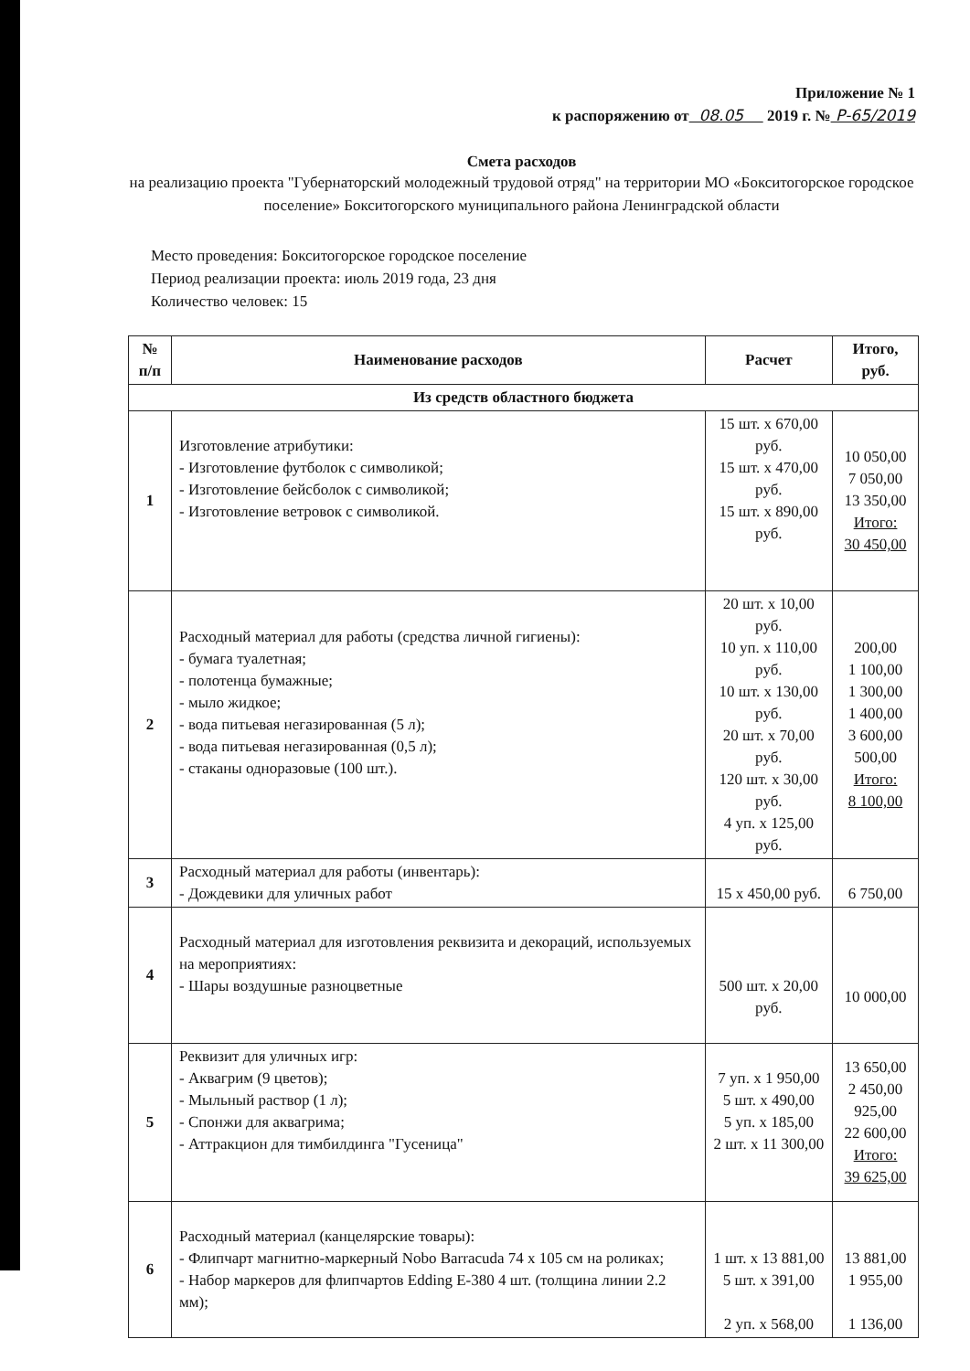Приложение № 1
к распоряжению от 08.05 2019 г. № Р-65/2019
Смета расходов
на реализацию проекта "Губернаторский молодежный трудовой отряд" на территории МО «Бокситогорское городское поселение» Бокситогорского муниципального района Ленинградской области
Место проведения: Бокситогорское городское поселение
Период реализации проекта: июль 2019 года, 23 дня
Количество человек: 15
| № п/п | Наименование расходов | Расчет | Итого, руб. |
| --- | --- | --- | --- |
| Из средств областного бюджета | | | |
| 1 | Изготовление атрибутики: - Изготовление футболок с символикой; - Изготовление бейсболок с символикой; - Изготовление ветровок с символикой. | 15 шт. x 670,00 руб. 15 шт. x 470,00 руб. 15 шт. x 890,00 руб. | 10 050,00 7 050,00 13 350,00 Итого: 30 450,00 |
| 2 | Расходный материал для работы (средства личной гигиены): - бумага туалетная; - полотенца бумажные; - мыло жидкое; - вода питьевая негазированная (5 л); - вода питьевая негазированная (0,5 л); - стаканы одноразовые (100 шт.). | 20 шт. x 10,00 руб. 10 уп. x 110,00 руб. 10 шт. x 130,00 руб. 20 шт. x 70,00 руб. 120 шт. x 30,00 руб. 4 уп. x 125,00 руб. | 200,00 1 100,00 1 300,00 1 400,00 3 600,00 500,00 Итого: 8 100,00 |
| 3 | Расходный материал для работы (инвентарь): - Дождевики для уличных работ | 15 x 450,00 руб. | 6 750,00 |
| 4 | Расходный материал для изготовления реквизита и декораций, используемых на мероприятиях: - Шары воздушные разноцветные | 500 шт. x 20,00 руб. | 10 000,00 |
| 5 | Реквизит для уличных игр: - Аквагрим (9 цветов); - Мыльный раствор (1 л); - Спонжи для аквагрима; - Аттракцион для тимбилдинга "Гусеница" | 7 уп. x 1 950,00 5 шт. x 490,00 5 уп. x 185,00 2 шт. x 11 300,00 | 13 650,00 2 450,00 925,00 22 600,00 Итого: 39 625,00 |
| 6 | Расходный материал (канцелярские товары): - Флипчарт магнитно-маркерный Nobo Barracuda 74 x 105 см на роликах; - Набор маркеров для флипчартов Edding E-380 4 шт. (толщина линии 2.2 мм); | 1 шт. x 13 881,00 5 шт. x 391,00 2 уп. x 568,00 | 13 881,00 1 955,00 1 136,00 |